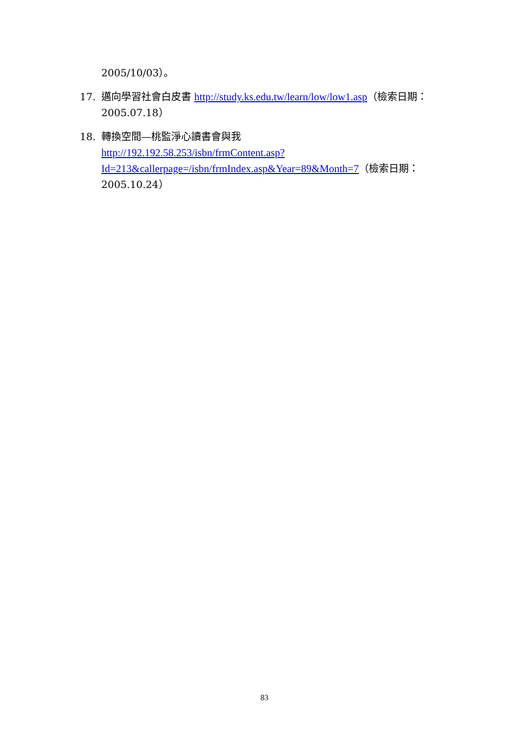2005/10/03）。
17. 邁向學習社會白皮書 http://study.ks.edu.tw/learn/low/low1.asp（檢索日期：2005.07.18）
18. 轉換空間—桃監淨心讀書會與我
http://192.192.58.253/isbn/frmContent.asp?Id=213&callerpage=/isbn/frmIndex.asp&Year=89&Month=7（檢索日期：2005.10.24）
83